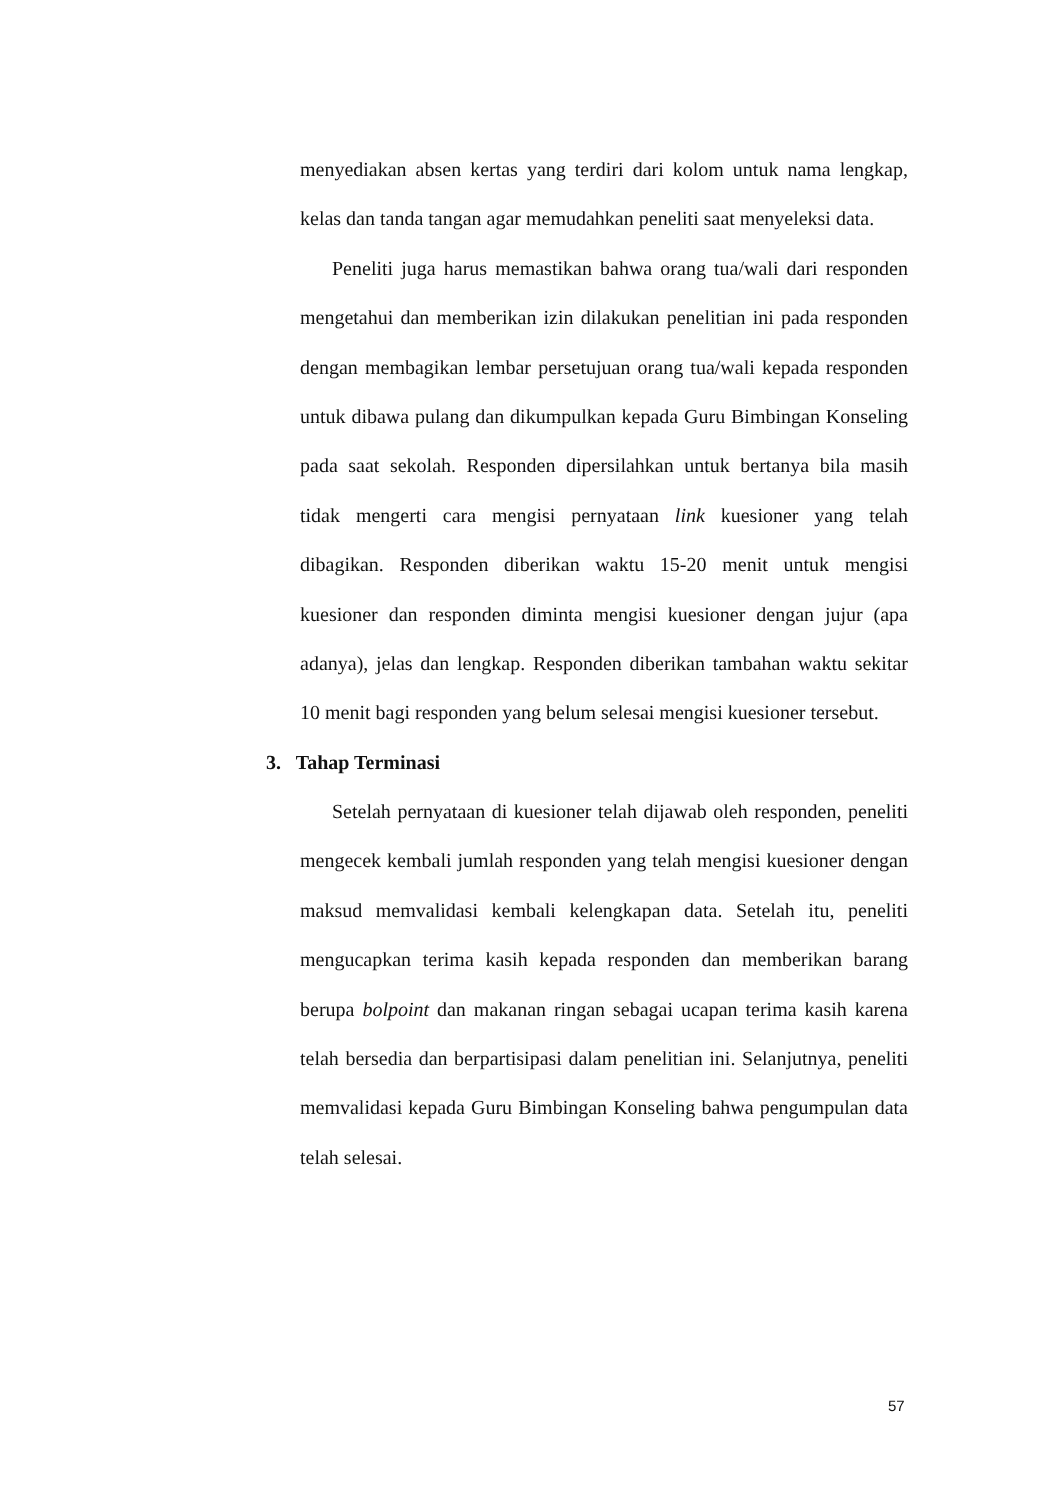menyediakan absen kertas yang terdiri dari kolom untuk nama lengkap, kelas dan tanda tangan agar memudahkan peneliti saat menyeleksi data.
Peneliti juga harus memastikan bahwa orang tua/wali dari responden mengetahui dan memberikan izin dilakukan penelitian ini pada responden dengan membagikan lembar persetujuan orang tua/wali kepada responden untuk dibawa pulang dan dikumpulkan kepada Guru Bimbingan Konseling pada saat sekolah. Responden dipersilahkan untuk bertanya bila masih tidak mengerti cara mengisi pernyataan link kuesioner yang telah dibagikan. Responden diberikan waktu 15-20 menit untuk mengisi kuesioner dan responden diminta mengisi kuesioner dengan jujur (apa adanya), jelas dan lengkap. Responden diberikan tambahan waktu sekitar 10 menit bagi responden yang belum selesai mengisi kuesioner tersebut.
3. Tahap Terminasi
Setelah pernyataan di kuesioner telah dijawab oleh responden, peneliti mengecek kembali jumlah responden yang telah mengisi kuesioner dengan maksud memvalidasi kembali kelengkapan data. Setelah itu, peneliti mengucapkan terima kasih kepada responden dan memberikan barang berupa bolpoint dan makanan ringan sebagai ucapan terima kasih karena telah bersedia dan berpartisipasi dalam penelitian ini. Selanjutnya, peneliti memvalidasi kepada Guru Bimbingan Konseling bahwa pengumpulan data telah selesai.
57